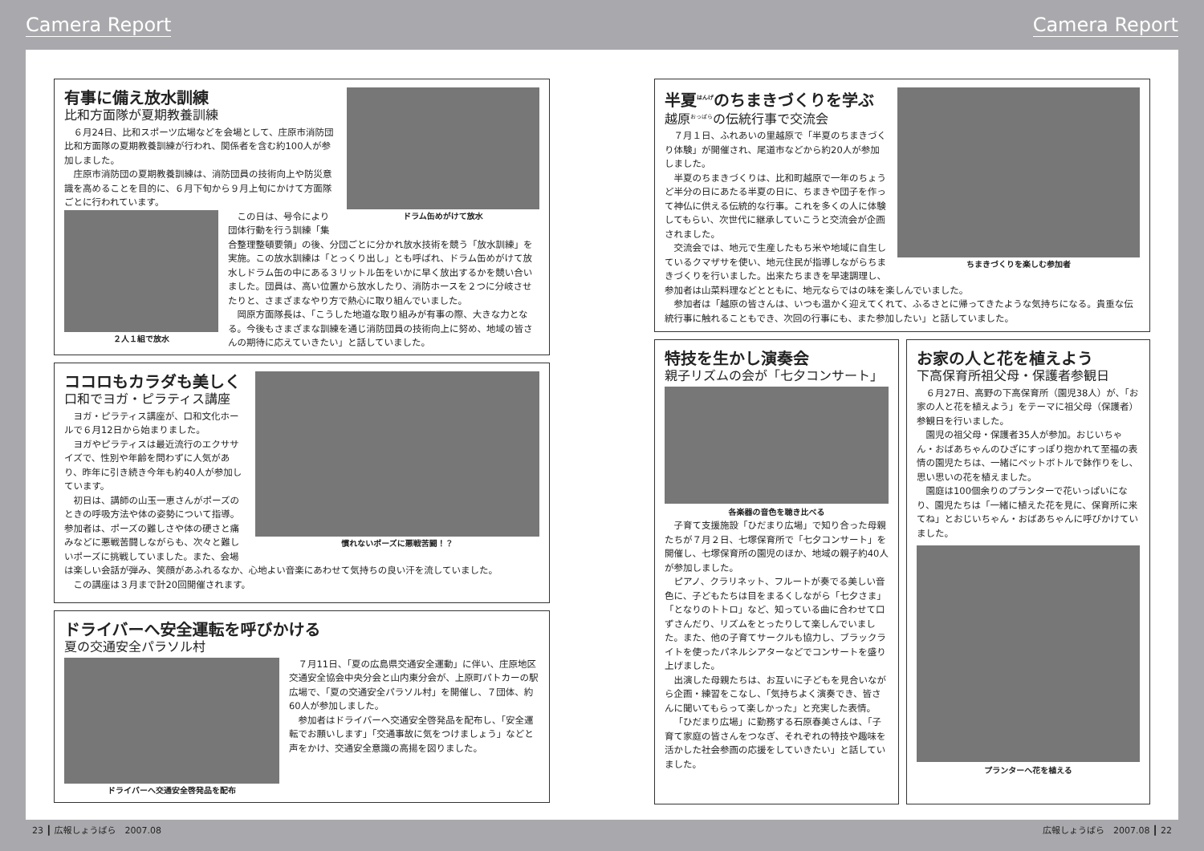Camera Report Camera Report
ドラム缶めがけて放水
有事に備え放水訓練
比和方面隊が夏期教養訓練
６月24日、比和スポーツ広場などを会場として、庄原市消防団比和方面隊の夏期教養訓練が行われ、関係者を含む約100人が参加しました。
庄原市消防団の夏期教養訓練は、消防団員の技術向上や防災意識を高めることを目的に、６月下旬から９月上旬にかけて方面隊ごとに行われています。
２人１組で放水
この日は、号令により団体行動を行う訓練「集合整理整頓要領」の後、分団ごとに分かれ放水技術を競う「放水訓練」を実施。この放水訓練は「とっくり出し」とも呼ばれ、ドラム缶めがけて放水しドラム缶の中にある３リットル缶をいかに早く放出するかを競い合いました。団員は、高い位置から放水したり、消防ホースを２つに分岐させたりと、さまざまなやり方で熱心に取り組んでいました。
岡原方面隊長は、「こうした地道な取り組みが有事の際、大きな力となる。今後もさまざまな訓練を通じ消防団員の技術向上に努め、地域の皆さんの期待に応えていきたい」と話していました。
慣れないポーズに悪戦苦闘！？
ココロもカラダも美しく
口和でヨガ・ピラティス講座
ヨガ・ピラティス講座が、口和文化ホールで６月12日から始まりました。
ヨガやピラティスは最近流行のエクササイズで、性別や年齢を問わずに人気があり、昨年に引き続き今年も約40人が参加しています。
初日は、講師の山玉一恵さんがポーズのときの呼吸方法や体の姿勢について指導。参加者は、ポーズの難しさや体の硬さと痛みなどに悪戦苦闘しながらも、次々と難しいポーズに挑戦していました。また、会場は楽しい会話が弾み、笑顔があふれるなか、心地よい音楽にあわせて気持ちの良い汗を流していました。
この講座は３月まで計20回開催されます。
ドライバーへ安全運転を呼びかける
夏の交通安全パラソル村
ドライバーへ交通安全啓発品を配布
７月11日、「夏の広島県交通安全運動」に伴い、庄原地区交通安全協会中央分会と山内東分会が、上原町パトカーの駅広場で、「夏の交通安全パラソル村」を開催し、７団体、約60人が参加しました。
参加者はドライバーへ交通安全啓発品を配布し、「安全運転でお願いします」「交通事故に気をつけましょう」などと声をかけ、交通安全意識の高揚を図りました。
ちまきづくりを楽しむ参加者
半夏<sup>はんげ</sup>のちまきづくりを学ぶ
越原<sup>おっぱら</sup>の伝統行事で交流会
７月１日、ふれあいの里越原で「半夏のちまきづくり体験」が開催され、尾道市などから約20人が参加しました。
半夏のちまきづくりは、比和町越原で一年のちょうど半分の日にあたる半夏の日に、ちまきや団子を作って神仏に供える伝統的な行事。これを多くの人に体験してもらい、次世代に継承していこうと交流会が企画されました。
交流会では、地元で生産したもち米や地域に自生しているクマザサを使い、地元住民が指導しながらちまきづくりを行いました。出来たちまきを早速調理し、参加者は山菜料理などとともに、地元ならではの味を楽しんでいました。
参加者は「越原の皆さんは、いつも温かく迎えてくれて、ふるさとに帰ってきたような気持ちになる。貴重な伝統行事に触れることもでき、次回の行事にも、また参加したい」と話していました。
特技を生かし演奏会
親子リズムの会が「七夕コンサート」
各楽器の音色を聴き比べる
子育て支援施設「ひだまり広場」で知り合った母親たちが７月２日、七塚保育所で「七夕コンサート」を開催し、七塚保育所の園児のほか、地域の親子約40人が参加しました。
ピアノ、クラリネット、フルートが奏でる美しい音色に、子どもたちは目をまるくしながら「七夕さま」「となりのトトロ」など、知っている曲に合わせて口ずさんだり、リズムをとったりして楽しんでいました。また、他の子育てサークルも協力し、ブラックライトを使ったパネルシアターなどでコンサートを盛り上げました。
出演した母親たちは、お互いに子どもを見合いながら企画・練習をこなし、「気持ちよく演奏でき、皆さんに聞いてもらって楽しかった」と充実した表情。
「ひだまり広場」に勤務する石原春美さんは、「子育て家庭の皆さんをつなぎ、それぞれの特技や趣味を活かした社会参画の応援をしていきたい」と話していました。
お家の人と花を植えよう
下高保育所祖父母・保護者参観日
６月27日、高野の下高保育所（園児38人）が、「お家の人と花を植えよう」をテーマに祖父母（保護者）参観日を行いました。
園児の祖父母・保護者35人が参加。おじいちゃん・おばあちゃんのひざにすっぽり抱かれて至福の表情の園児たちは、一緒にペットボトルで鉢作りをし、思い思いの花を植えました。
園庭は100個余りのプランターで花いっぱいになり、園児たちは「一緒に植えた花を見に、保育所に来てね」とおじいちゃん・おばあちゃんに呼びかけていました。
プランターへ花を植える
23 ┃ 広報しょうばら　2007.08 広報しょうばら　2007.08 ┃ 22